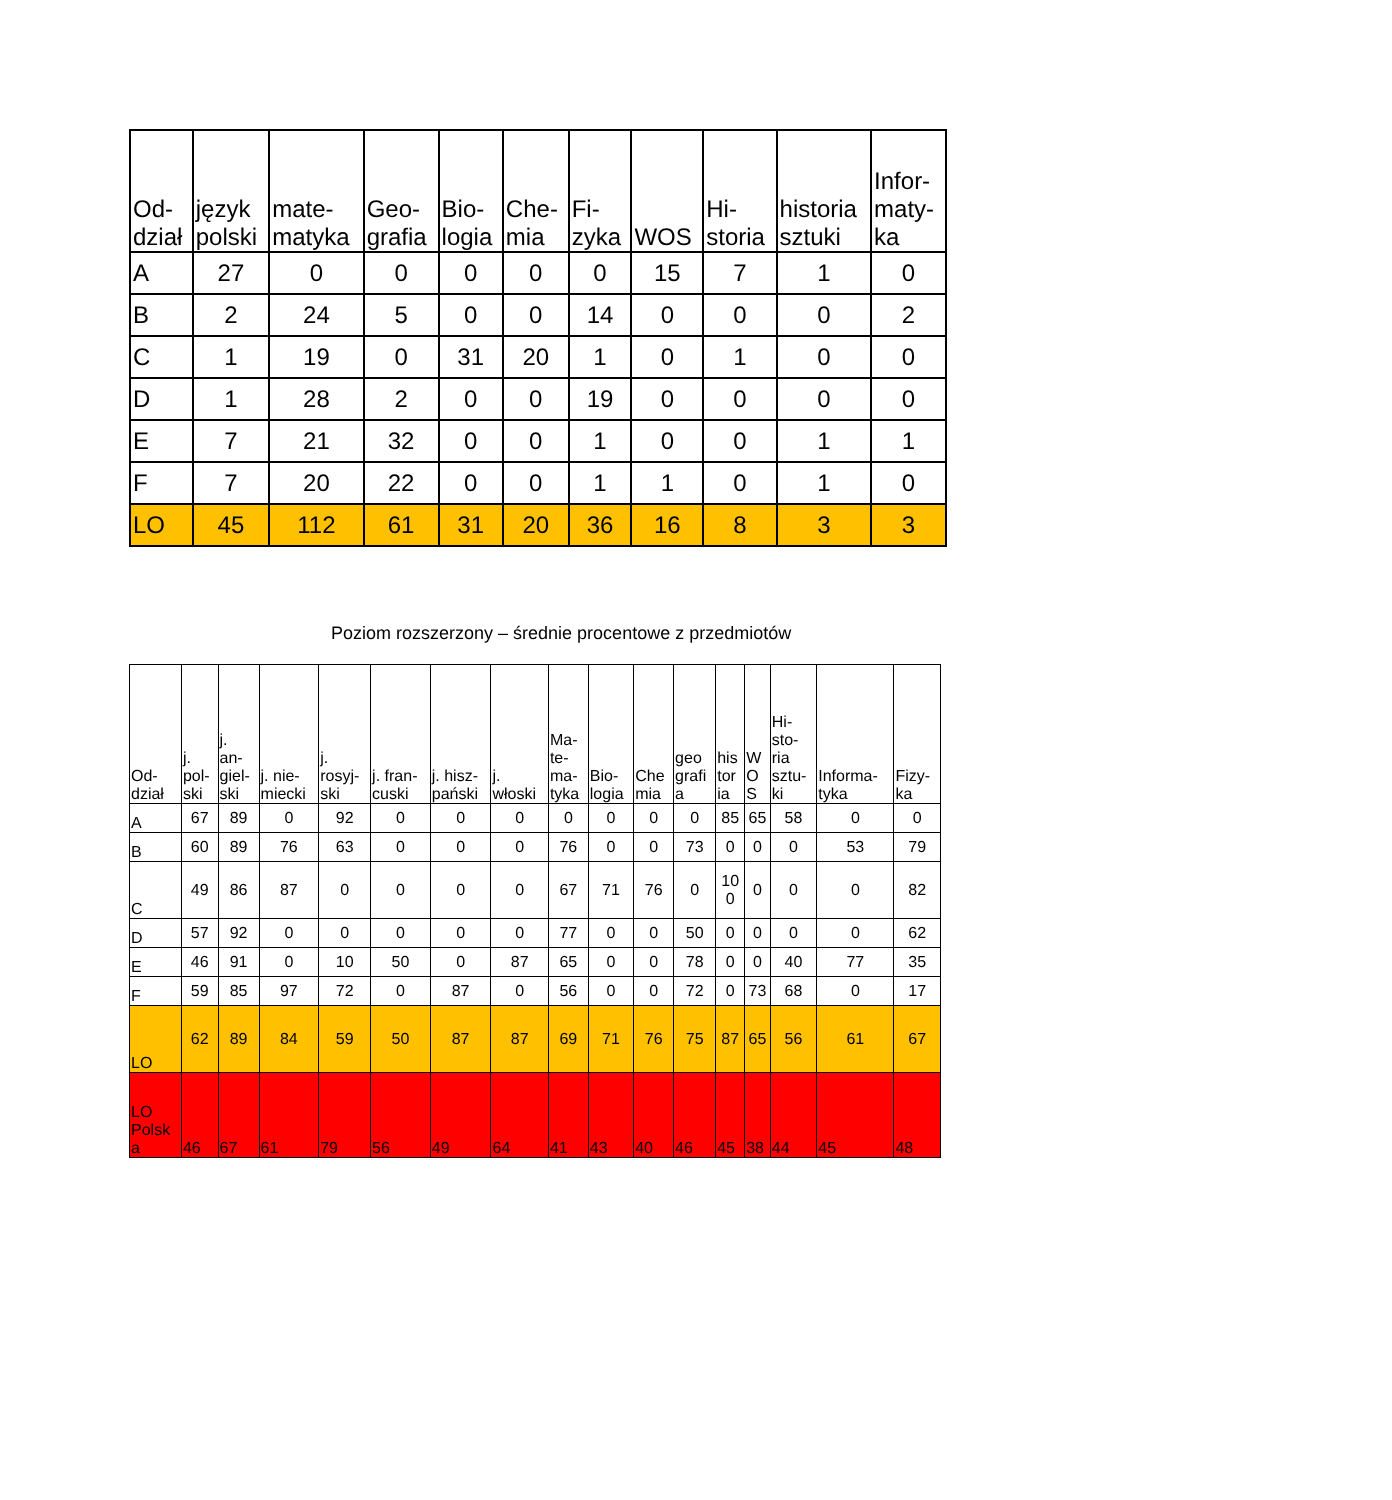| Od- dział | język polski | mate- matyka | Geo- grafia | Bio- logia | Che- mia | Fi- zyka | WOS | Hi- storia | historia sztuki | Infor- maty- ka |
| --- | --- | --- | --- | --- | --- | --- | --- | --- | --- | --- |
| A | 27 | 0 | 0 | 0 | 0 | 0 | 15 | 7 | 1 | 0 |
| B | 2 | 24 | 5 | 0 | 0 | 14 | 0 | 0 | 0 | 2 |
| C | 1 | 19 | 0 | 31 | 20 | 1 | 0 | 1 | 0 | 0 |
| D | 1 | 28 | 2 | 0 | 0 | 19 | 0 | 0 | 0 | 0 |
| E | 7 | 21 | 32 | 0 | 0 | 1 | 0 | 0 | 1 | 1 |
| F | 7 | 20 | 22 | 0 | 0 | 1 | 1 | 0 | 1 | 0 |
| LO | 45 | 112 | 61 | 31 | 20 | 36 | 16 | 8 | 3 | 3 |
Poziom rozszerzony – średnie procentowe z przedmiotów
| Od- dział | j. pol- ski | j. an- giel- ski | j. nie- miecki | j. rosyj- ski | j. fran- cuski | j. hisz- pański | j. włoski | Ma- te- ma- tyka | Bio- logia | Che mia | geo grafi a | his tor ia | W O S | Hi- sto- ria sztu- ki | Informa- tyka | Fizy- ka |
| --- | --- | --- | --- | --- | --- | --- | --- | --- | --- | --- | --- | --- | --- | --- | --- | --- |
| A | 67 | 89 | 0 | 92 | 0 | 0 | 0 | 0 | 0 | 0 | 0 | 85 | 65 | 58 | 0 | 0 |
| B | 60 | 89 | 76 | 63 | 0 | 0 | 0 | 76 | 0 | 0 | 73 | 0 | 0 | 0 | 53 | 79 |
| C | 49 | 86 | 87 | 0 | 0 | 0 | 0 | 67 | 71 | 76 | 0 | 10 0 | 0 | 0 | 0 | 82 |
| D | 57 | 92 | 0 | 0 | 0 | 0 | 0 | 77 | 0 | 0 | 50 | 0 | 0 | 0 | 0 | 62 |
| E | 46 | 91 | 0 | 10 | 50 | 0 | 87 | 65 | 0 | 0 | 78 | 0 | 0 | 40 | 77 | 35 |
| F | 59 | 85 | 97 | 72 | 0 | 87 | 0 | 56 | 0 | 0 | 72 | 0 | 73 | 68 | 0 | 17 |
| LO | 62 | 89 | 84 | 59 | 50 | 87 | 87 | 69 | 71 | 76 | 75 | 87 | 65 | 56 | 61 | 67 |
| LO Polsk a | 46 | 67 | 61 | 79 | 56 | 49 | 64 | 41 | 43 | 40 | 46 | 45 | 38 | 44 | 45 | 48 |